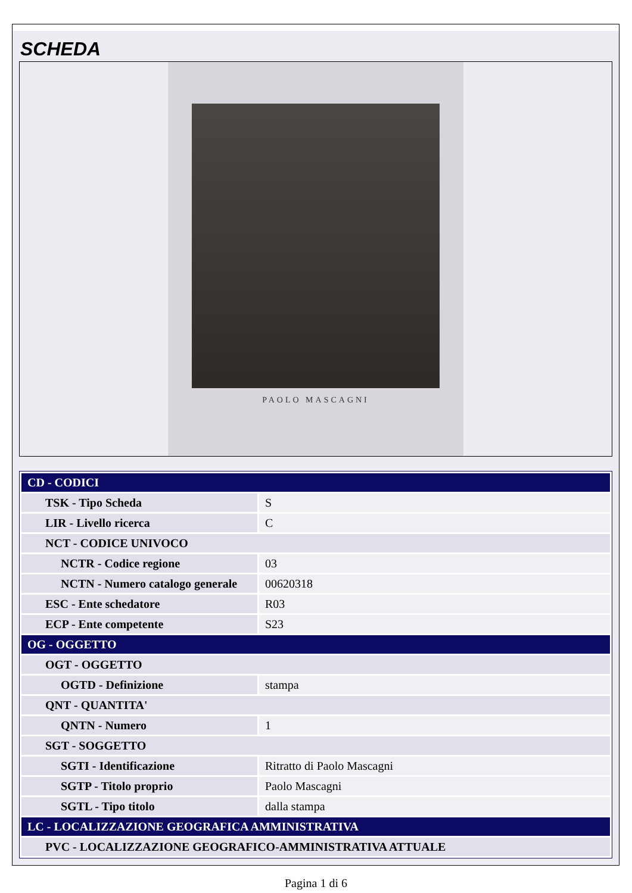SCHEDA
PAOLO MASCAGNI
| CD - CODICI | |
| TSK - Tipo Scheda | S |
| LIR - Livello ricerca | C |
| NCT - CODICE UNIVOCO | |
| NCTR - Codice regione | 03 |
| NCTN - Numero catalogo generale | 00620318 |
| ESC - Ente schedatore | R03 |
| ECP - Ente competente | S23 |
| OG - OGGETTO | |
| OGT - OGGETTO | |
| OGTD - Definizione | stampa |
| QNT - QUANTITA' | |
| QNTN - Numero | 1 |
| SGT - SOGGETTO | |
| SGTI - Identificazione | Ritratto di Paolo Mascagni |
| SGTP - Titolo proprio | Paolo Mascagni |
| SGTL - Tipo titolo | dalla stampa |
| LC - LOCALIZZAZIONE GEOGRAFICA AMMINISTRATIVA | |
| PVC - LOCALIZZAZIONE GEOGRAFICO-AMMINISTRATIVA ATTUALE | |
Pagina 1 di 6